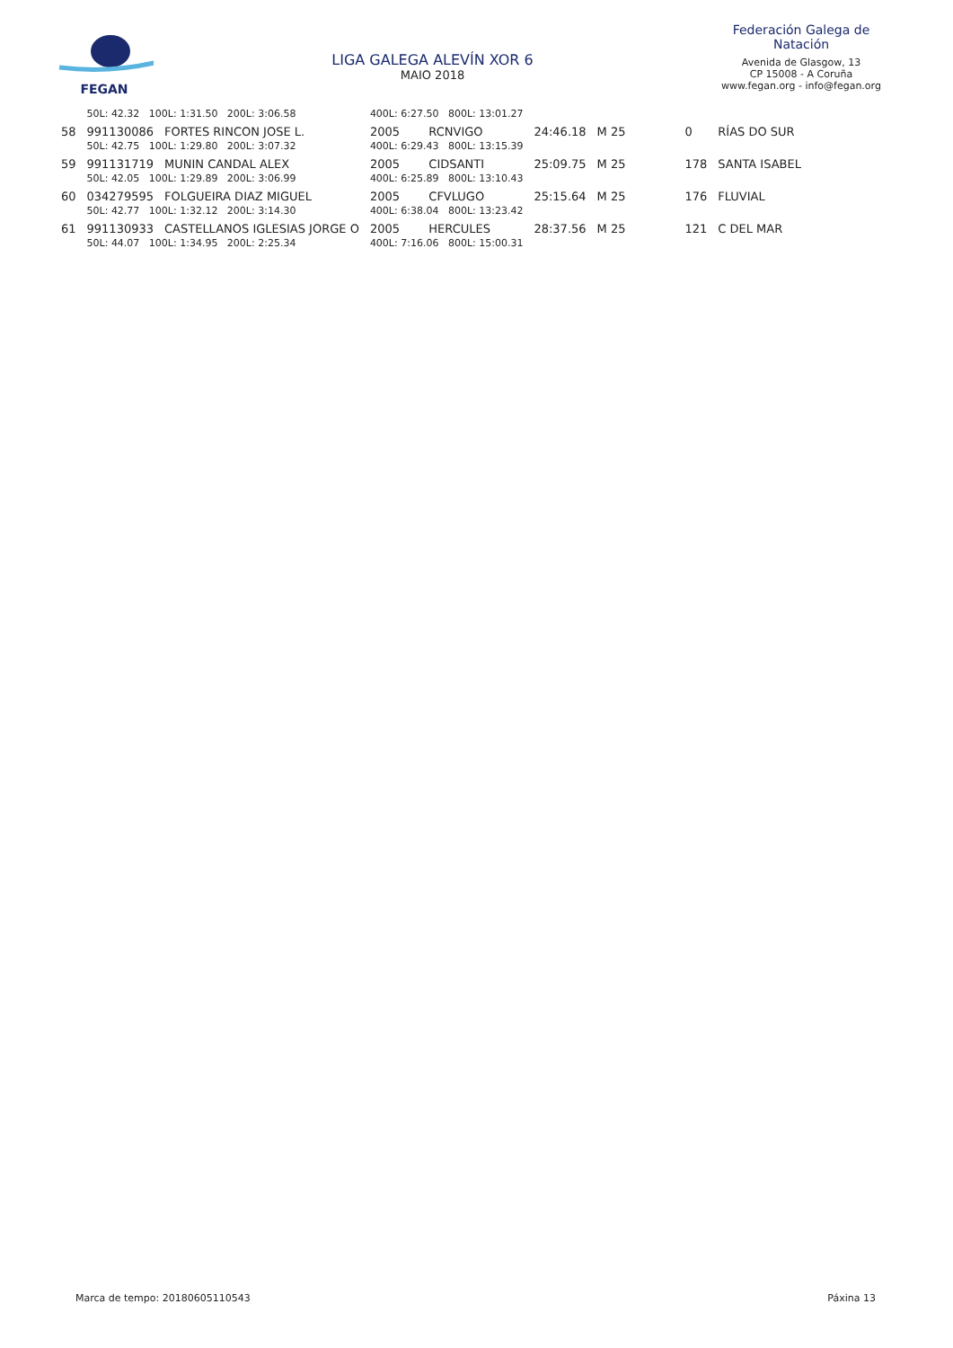FEGAN
LIGA GALEGA ALEVÍN XOR 6
MAIO 2018
Federación Galega de Natación
Avenida de Glasgow, 13
CP 15008 - A Coruña
www.fegan.org - info@fegan.org
| | 50L: 42.32 100L: 1:31.50 200L: 3:06.58 | | 400L: 6:27.50 800L: 13:01.27 | | | | | |
| 58 | 991130086 | FORTES RINCON JOSE L. | 2005 | RCNVIGO | 24:46.18 | M 25 | 0 | RÍAS DO SUR |
| | 50L: 42.75 100L: 1:29.80 200L: 3:07.32 | | 400L: 6:29.43 800L: 13:15.39 | | | | | |
| 59 | 991131719 | MUNIN CANDAL ALEX | 2005 | CIDSANTI | 25:09.75 | M 25 | 178 | SANTA ISABEL |
| | 50L: 42.05 100L: 1:29.89 200L: 3:06.99 | | 400L: 6:25.89 800L: 13:10.43 | | | | | |
| 60 | 034279595 | FOLGUEIRA DIAZ MIGUEL | 2005 | CFVLUGO | 25:15.64 | M 25 | 176 | FLUVIAL |
| | 50L: 42.77 100L: 1:32.12 200L: 3:14.30 | | 400L: 6:38.04 800L: 13:23.42 | | | | | |
| 61 | 991130933 | CASTELLANOS IGLESIAS JORGE O | 2005 | HERCULES | 28:37.56 | M 25 | 121 | C DEL MAR |
| | 50L: 44.07 100L: 1:34.95 200L: 2:25.34 | | 400L: 7:16.06 800L: 15:00.31 | | | | | |
Marca de tempo: 20180605110543 Páxina 13